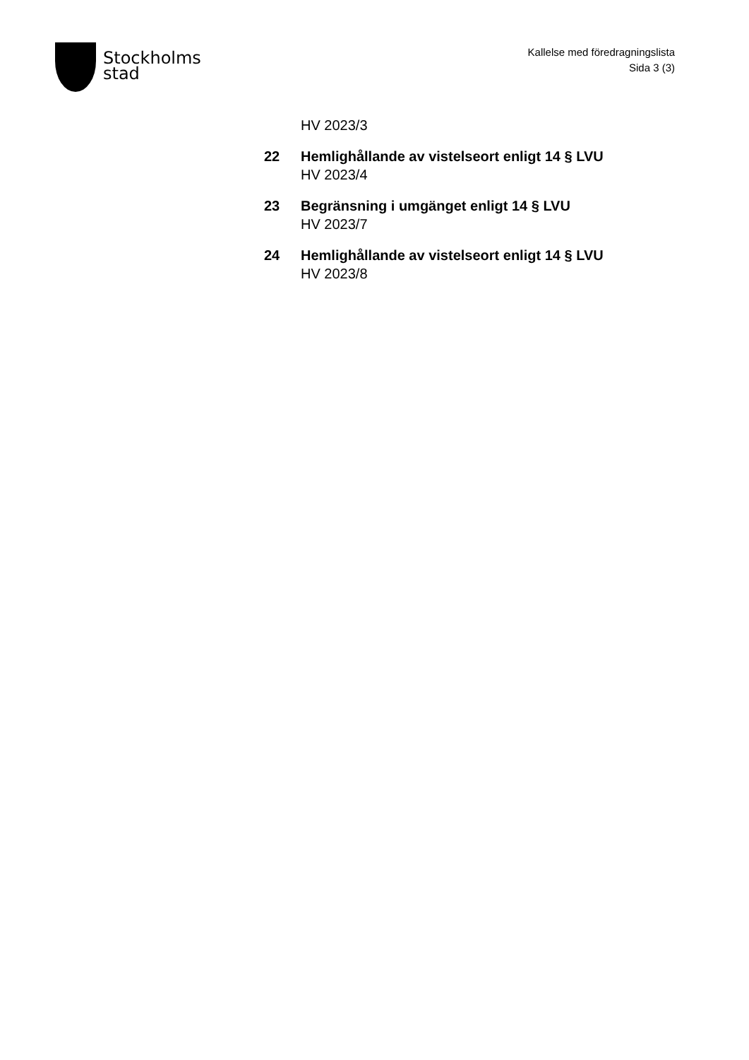Stockholms
stad
Kallelse med föredragningslista
Sida 3 (3)
HV 2023/3
22 Hemlighållande av vistelseort enligt 14 § LVU
HV 2023/4
23 Begränsning i umgänget enligt 14 § LVU
HV 2023/7
24 Hemlighållande av vistelseort enligt 14 § LVU
HV 2023/8